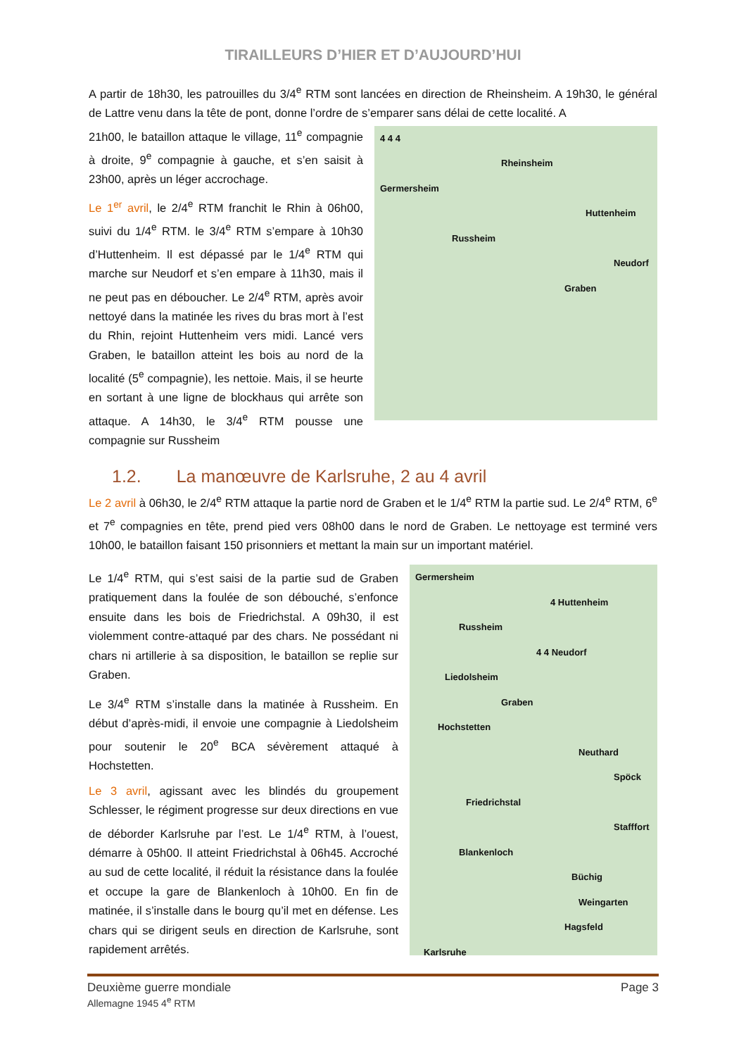TIRAILLEURS D’HIER ET D’AUJOURD’HUI
A partir de 18h30, les patrouilles du 3/4<sup>e</sup> RTM sont lancées en direction de Rheinsheim. A 19h30, le général de Lattre venu dans la tête de pont, donne l’ordre de s’emparer sans délai de cette localité. A
21h00, le bataillon attaque le village, 11<sup>e</sup> compagnie à droite, 9<sup>e</sup> compagnie à gauche, et s’en saisit à 23h00, après un léger accrochage.
Le 1<sup>er</sup> avril, le 2/4<sup>e</sup> RTM franchit le Rhin à 06h00, suivi du 1/4<sup>e</sup> RTM. le 3/4<sup>e</sup> RTM s’empare à 10h30 d’Huttenheim. Il est dépassé par le 1/4<sup>e</sup> RTM qui marche sur Neudorf et s’en empare à 11h30, mais il ne peut pas en déboucher. Le 2/4<sup>e</sup> RTM, après avoir nettoyé dans la matinée les rives du bras mort à l’est du Rhin, rejoint Huttenheim vers midi. Lancé vers Graben, le bataillon atteint les bois au nord de la localité (5<sup>e</sup> compagnie), les nettoie. Mais, il se heurte en sortant à une ligne de blockhaus qui arrête son attaque. A 14h30, le 3/4<sup>e</sup> RTM pousse une compagnie sur Russheim
4 4 4
Rheinsheim
Germersheim
Huttenheim
Russheim
Neudorf
Graben
1.2. La manœuvre de Karlsruhe, 2 au 4 avril
Le 2 avril à 06h30, le 2/4<sup>e</sup> RTM attaque la partie nord de Graben et le 1/4<sup>e</sup> RTM la partie sud. Le 2/4<sup>e</sup> RTM, 6<sup>e</sup> et 7<sup>e</sup> compagnies en tête, prend pied vers 08h00 dans le nord de Graben. Le nettoyage est terminé vers 10h00, le bataillon faisant 150 prisonniers et mettant la main sur un important matériel.
Le 1/4<sup>e</sup> RTM, qui s’est saisi de la partie sud de Graben pratiquement dans la foulée de son débouché, s’enfonce ensuite dans les bois de Friedrichstal. A 09h30, il est violemment contre-attaqué par des chars. Ne possédant ni chars ni artillerie à sa disposition, le bataillon se replie sur Graben.
Le 3/4<sup>e</sup> RTM s’installe dans la matinée à Russheim. En début d’après-midi, il envoie une compagnie à Liedolsheim pour soutenir le 20<sup>e</sup> BCA sévèrement attaqué à Hochstetten.
Le 3 avril, agissant avec les blindés du groupement Schlesser, le régiment progresse sur deux directions en vue de déborder Karlsruhe par l’est. Le 1/4<sup>e</sup> RTM, à l’ouest, démarre à 05h00. Il atteint Friedrichstal à 06h45. Accroché au sud de cette localité, il réduit la résistance dans la foulée et occupe la gare de Blankenloch à 10h00. En fin de matinée, il s’installe dans le bourg qu’il met en défense. Les chars qui se dirigent seuls en direction de Karlsruhe, sont rapidement arrêtés.
Germersheim
4 Huttenheim
Russheim
4 4 Neudorf
Liedolsheim
Graben
Hochstetten
Neuthard
Spöck
Friedrichstal
Stafffort
Blankenloch
Büchig
Weingarten
Hagsfeld
Karlsruhe
Deuxième guerre mondiale Page 3
Allemagne 1945 4<sup>e</sup> RTM